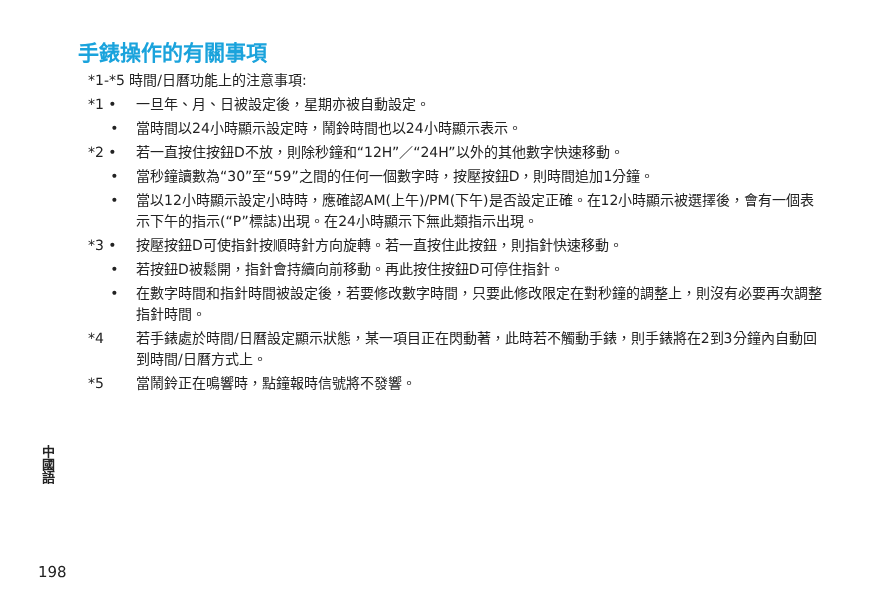手錶操作的有關事項
*1-*5 時間/日曆功能上的注意事項:
*1 • 一旦年、月、日被設定後，星期亦被自動設定。
• 當時間以24小時顯示設定時，鬧鈴時間也以24小時顯示表示。
*2 • 若一直按住按鈕D不放，則除秒鐘和“12H”／“24H”以外的其他數字快速移動。
• 當秒鐘讀數為“30”至“59”之間的任何一個數字時，按壓按鈕D，則時間追加1分鐘。
• 當以12小時顯示設定小時時，應確認AM(上午)/PM(下午)是否設定正確。在12小時顯示被選擇後，會有一個表示下午的指示(“P”標誌)出現。在24小時顯示下無此類指示出現。
*3 • 按壓按鈕D可使指針按順時針方向旋轉。若一直按住此按鈕，則指針快速移動。
• 若按鈕D被鬆開，指針會持續向前移動。再此按住按鈕D可停住指針。
• 在數字時間和指針時間被設定後，若要修改數字時間，只要此修改限定在對秒鐘的調整上，則沒有必要再次調整指針時間。
*4 若手錶處於時間/日曆設定顯示狀態，某一項目正在閃動著，此時若不觸動手錶，則手錶將在2到3分鐘內自動回到時間/日曆方式上。
*5 當鬧鈴正在鳴響時，點鐘報時信號將不發響。
中國語
198